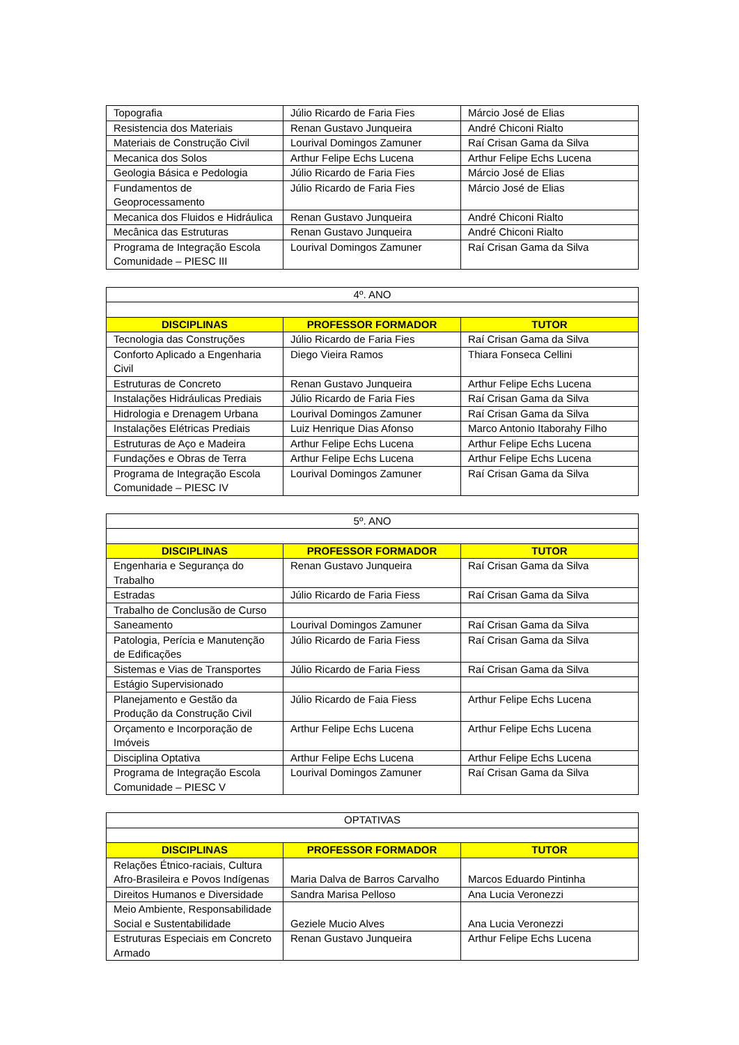| Topografia | Júlio Ricardo de Faria Fies | Márcio José de Elias |
| Resistencia dos Materiais | Renan Gustavo Junqueira | André Chiconi Rialto |
| Materiais de Construção Civil | Lourival Domingos Zamuner | Raí Crisan Gama da Silva |
| Mecanica dos Solos | Arthur Felipe Echs Lucena | Arthur Felipe Echs Lucena |
| Geologia Básica e Pedologia | Júlio Ricardo de Faria Fies | Márcio José de Elias |
| Fundamentos de Geoprocessamento | Júlio Ricardo de Faria Fies | Márcio José de Elias |
| Mecanica dos Fluidos e Hidráulica | Renan Gustavo Junqueira | André Chiconi Rialto |
| Mecânica das Estruturas | Renan Gustavo Junqueira | André Chiconi Rialto |
| Programa de Integração Escola Comunidade – PIESC III | Lourival Domingos Zamuner | Raí Crisan Gama da Silva |
| 4º. ANO | | |
| DISCIPLINAS | PROFESSOR FORMADOR | TUTOR |
| Tecnologia das Construções | Júlio Ricardo de Faria Fies | Raí Crisan Gama da Silva |
| Conforto Aplicado a Engenharia Civil | Diego Vieira Ramos | Thiara Fonseca Cellini |
| Estruturas de Concreto | Renan Gustavo Junqueira | Arthur Felipe Echs Lucena |
| Instalações Hidráulicas Prediais | Júlio Ricardo de Faria Fies | Raí Crisan Gama da Silva |
| Hidrologia e Drenagem Urbana | Lourival Domingos Zamuner | Raí Crisan Gama da Silva |
| Instalações Elétricas Prediais | Luiz Henrique Dias Afonso | Marco Antonio Itaborahy Filho |
| Estruturas de Aço e Madeira | Arthur Felipe Echs Lucena | Arthur Felipe Echs Lucena |
| Fundações e Obras de Terra | Arthur Felipe Echs Lucena | Arthur Felipe Echs Lucena |
| Programa de Integração Escola Comunidade – PIESC IV | Lourival Domingos Zamuner | Raí Crisan Gama da Silva |
| 5º. ANO | | |
| DISCIPLINAS | PROFESSOR FORMADOR | TUTOR |
| Engenharia e Segurança do Trabalho | Renan Gustavo Junqueira | Raí Crisan Gama da Silva |
| Estradas | Júlio Ricardo de Faria Fiess | Raí Crisan Gama da Silva |
| Trabalho de Conclusão de Curso | | |
| Saneamento | Lourival Domingos Zamuner | Raí Crisan Gama da Silva |
| Patologia, Perícia e Manutenção de Edificações | Júlio Ricardo de Faria Fiess | Raí Crisan Gama da Silva |
| Sistemas e Vias de Transportes | Júlio Ricardo de Faria Fiess | Raí Crisan Gama da Silva |
| Estágio Supervisionado | | |
| Planejamento e Gestão da Produção da Construção Civil | Júlio Ricardo de Faia Fiess | Arthur Felipe Echs Lucena |
| Orçamento e Incorporação de Imóveis | Arthur Felipe Echs Lucena | Arthur Felipe Echs Lucena |
| Disciplina Optativa | Arthur Felipe Echs Lucena | Arthur Felipe Echs Lucena |
| Programa de Integração Escola Comunidade – PIESC V | Lourival Domingos Zamuner | Raí Crisan Gama da Silva |
| OPTATIVAS | | |
| DISCIPLINAS | PROFESSOR FORMADOR | TUTOR |
| Relações Étnico-raciais, Cultura Afro-Brasileira e Povos Indígenas | Maria Dalva de Barros Carvalho | Marcos Eduardo Pintinha |
| Direitos Humanos e Diversidade | Sandra Marisa Pelloso | Ana Lucia Veronezzi |
| Meio Ambiente, Responsabilidade Social e Sustentabilidade | Geziele Mucio Alves | Ana Lucia Veronezzi |
| Estruturas Especiais em Concreto Armado | Renan Gustavo Junqueira | Arthur Felipe Echs Lucena |